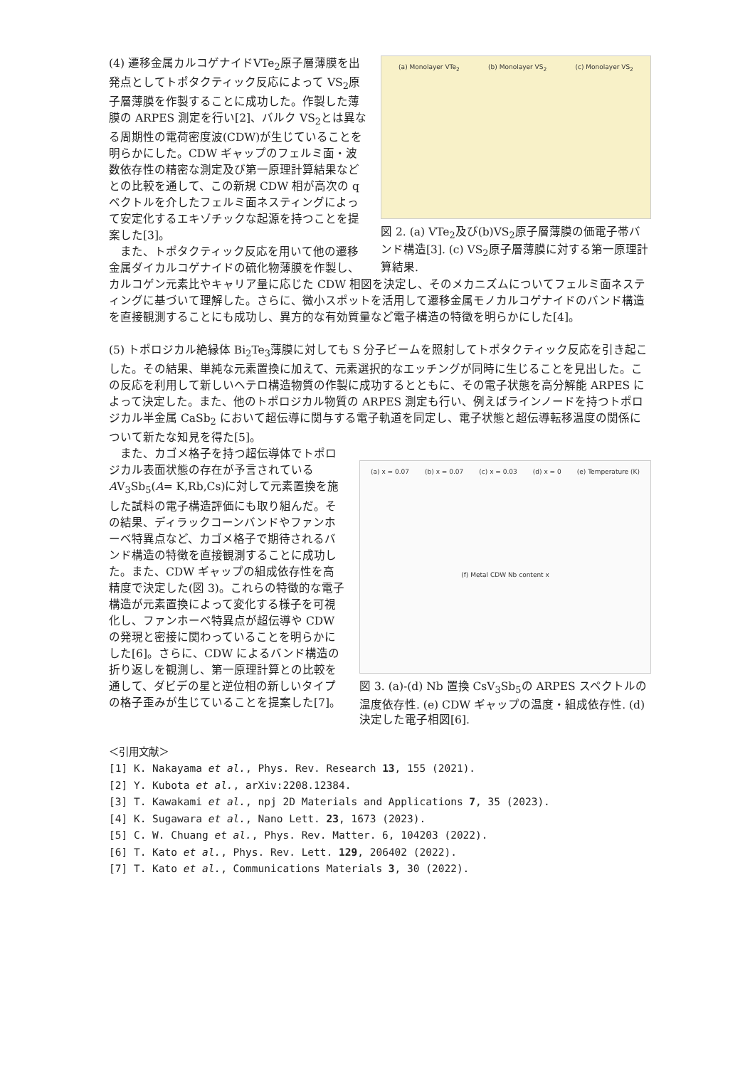(a) Monolayer VTe<sub>2</sub> (b) Monolayer VS<sub>2</sub> (c) Monolayer VS<sub>2</sub>
図 2. (a) VTe<sub>2</sub>及び(b)VS<sub>2</sub>原子層薄膜の価電子帯バンド構造[3]. (c) VS<sub>2</sub>原子層薄膜に対する第一原理計算結果.
(4) 遷移金属カルコゲナイドVTe<sub>2</sub>原子層薄膜を出発点としてトポタクティック反応によって VS<sub>2</sub>原子層薄膜を作製することに成功した。作製した薄膜の ARPES 測定を行い[2]、バルク VS<sub>2</sub>とは異なる周期性の電荷密度波(CDW)が生じていることを明らかにした。CDW ギャップのフェルミ面・波数依存性の精密な測定及び第一原理計算結果などとの比較を通して、この新規 CDW 相が高次の q ベクトルを介したフェルミ面ネスティングによって安定化するエキゾチックな起源を持つことを提案した[3]。
　また、トポタクティック反応を用いて他の遷移金属ダイカルコゲナイドの硫化物薄膜を作製し、カルコゲン元素比やキャリア量に応じた CDW 相図を決定し、そのメカニズムについてフェルミ面ネスティングに基づいて理解した。さらに、微小スポットを活用して遷移金属モノカルコゲナイドのバンド構造を直接観測することにも成功し、異方的な有効質量など電子構造の特徴を明らかにした[4]。
(5) トポロジカル絶縁体 Bi<sub>2</sub>Te<sub>3</sub>薄膜に対しても S 分子ビームを照射してトポタクティック反応を引き起こした。その結果、単純な元素置換に加えて、元素選択的なエッチングが同時に生じることを見出した。この反応を利用して新しいヘテロ構造物質の作製に成功するとともに、その電子状態を高分解能 ARPES によって決定した。また、他のトポロジカル物質の ARPES 測定も行い、例えばラインノードを持つトポロジカル半金属 CaSb<sub>2</sub> において超伝導に関与する電子軌道を同定し、電子状態と超伝導転移温度の関係について新たな知見を得た[5]。
(a) x = 0.07 (b) x = 0.07 (c) x = 0.03 (d) x = 0 (e) Temperature (K) (f) Metal CDW Nb content x
図 3. (a)-(d) Nb 置換 CsV<sub>3</sub>Sb<sub>5</sub>の ARPES スペクトルの温度依存性. (e) CDW ギャップの温度・組成依存性. (d) 決定した電子相図[6].
　また、カゴメ格子を持つ超伝導体でトポロジカル表面状態の存在が予言されている AV<sub>3</sub>Sb<sub>5</sub>(A= K,Rb,Cs)に対して元素置換を施した試料の電子構造評価にも取り組んだ。その結果、ディラックコーンバンドやファンホーベ特異点など、カゴメ格子で期待されるバンド構造の特徴を直接観測することに成功した。また、CDW ギャップの組成依存性を高精度で決定した(図 3)。これらの特徴的な電子構造が元素置換によって変化する様子を可視化し、ファンホーベ特異点が超伝導や CDW の発現と密接に関わっていることを明らかにした[6]。さらに、CDW によるバンド構造の折り返しを観測し、第一原理計算との比較を通して、ダビデの星と逆位相の新しいタイプの格子歪みが生じていることを提案した[7]。
＜引用文献＞
[1] K. Nakayama et al., Phys. Rev. Research 13, 155 (2021).
[2] Y. Kubota et al., arXiv:2208.12384.
[3] T. Kawakami et al., npj 2D Materials and Applications 7, 35 (2023).
[4] K. Sugawara et al., Nano Lett. 23, 1673 (2023).
[5] C. W. Chuang et al., Phys. Rev. Matter. 6, 104203 (2022).
[6] T. Kato et al., Phys. Rev. Lett. 129, 206402 (2022).
[7] T. Kato et al., Communications Materials 3, 30 (2022).